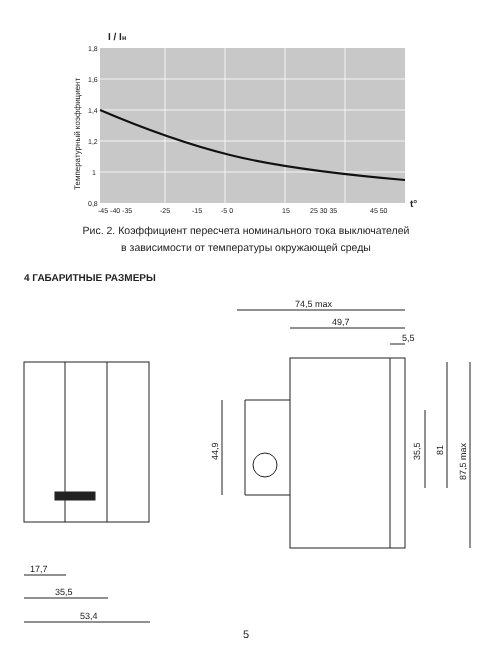I / Iн
1,8
1,6
1,4
1,2
1
0,8
-45 -40 -35
-25
-15
-5 0
15
25 30 35
45 50
t°
Температурный коэффициент
Рис. 2. Коэффициент пересчета номинального тока выключателей
в зависимости от температуры окружающей среды
4 ГАБАРИТНЫЕ РАЗМЕРЫ
17,7
35,5
53,4
74,5 max
49,7
5,5
44,9
35,5
81
87,5 max
5